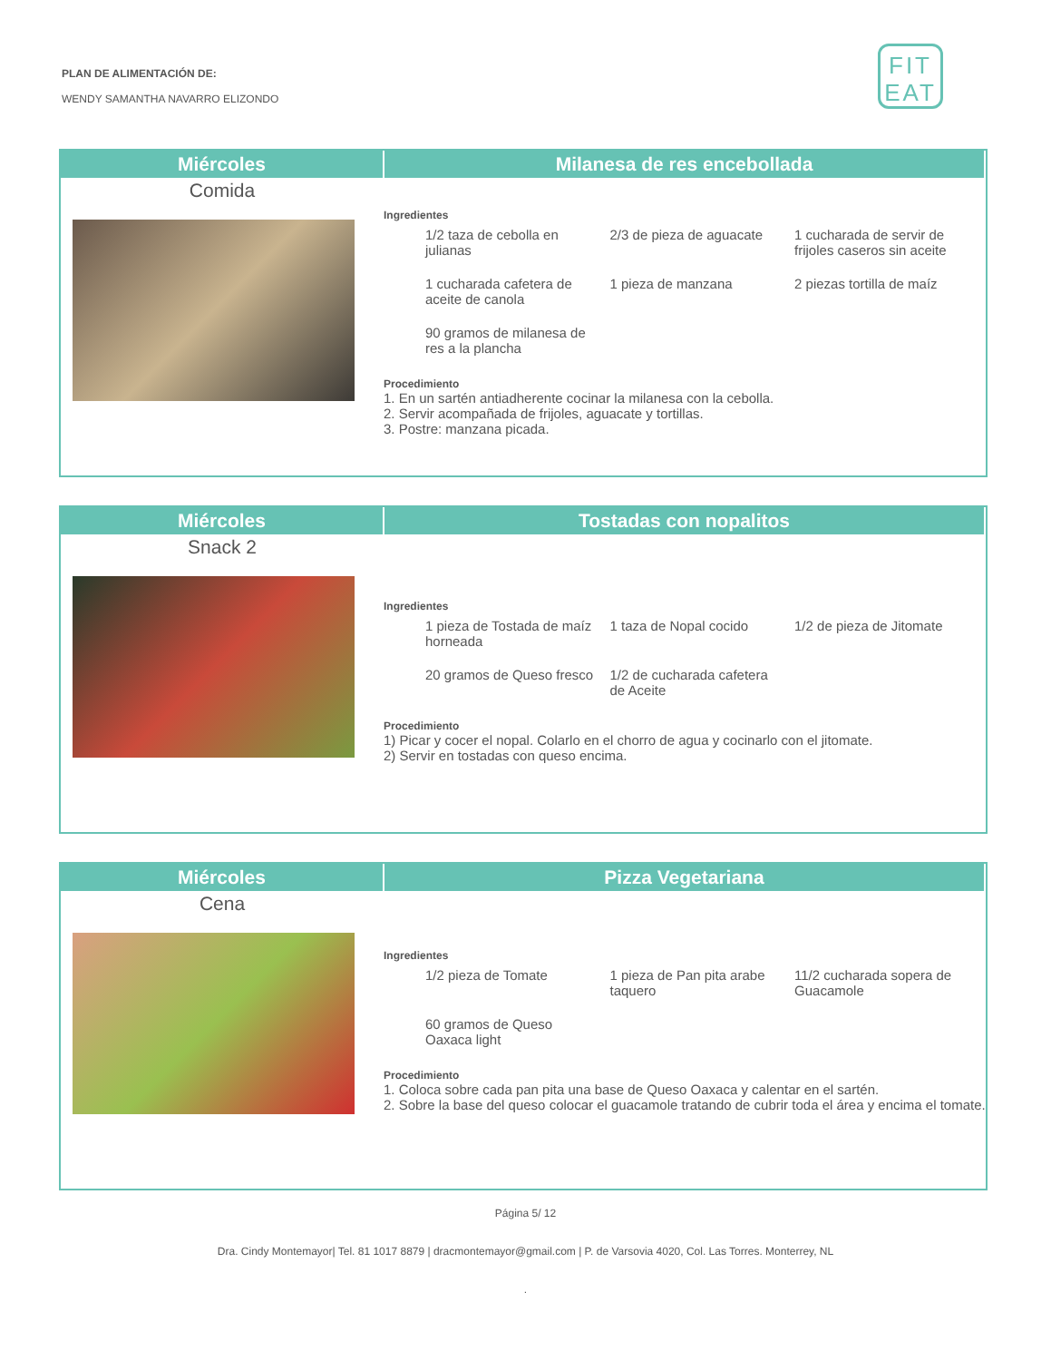PLAN DE ALIMENTACIÓN DE:
WENDY SAMANTHA NAVARRO ELIZONDO
FIT
EAT
| Miércoles | Milanesa de res encebollada |
| --- | --- |
Comida
Ingredientes
1/2 taza de cebolla en julianas
2/3 de pieza de aguacate
1 cucharada de servir de frijoles caseros sin aceite
1 cucharada cafetera de aceite de canola
1 pieza de manzana
2 piezas tortilla de maíz
90 gramos de milanesa de res a la plancha
Procedimiento
1. En un sartén antiadherente cocinar la milanesa con la cebolla.
2. Servir acompañada de frijoles, aguacate y tortillas.
3. Postre: manzana picada.
| Miércoles | Tostadas con nopalitos |
| --- | --- |
Snack 2
Ingredientes
1 pieza de Tostada de maíz horneada
1 taza de Nopal cocido
1/2 de pieza de Jitomate
20 gramos de Queso fresco
1/2 de cucharada cafetera de Aceite
Procedimiento
1) Picar y cocer el nopal. Colarlo en el chorro de agua y cocinarlo con el jitomate.
2) Servir en tostadas con queso encima.
| Miércoles | Pizza Vegetariana |
| --- | --- |
Cena
Ingredientes
1/2 pieza de Tomate
1 pieza de Pan pita arabe taquero
11/2 cucharada sopera de Guacamole
60 gramos de Queso Oaxaca light
Procedimiento
1. Coloca sobre cada pan pita una base de Queso Oaxaca y calentar en el sartén.
2. Sobre la base del queso colocar el guacamole tratando de cubrir toda el área y encima el tomate.
Página 5/ 12
Dra. Cindy Montemayor| Tel. 81 1017 8879 | dracmontemayor@gmail.com | P. de Varsovia 4020, Col. Las Torres. Monterrey, NL
.